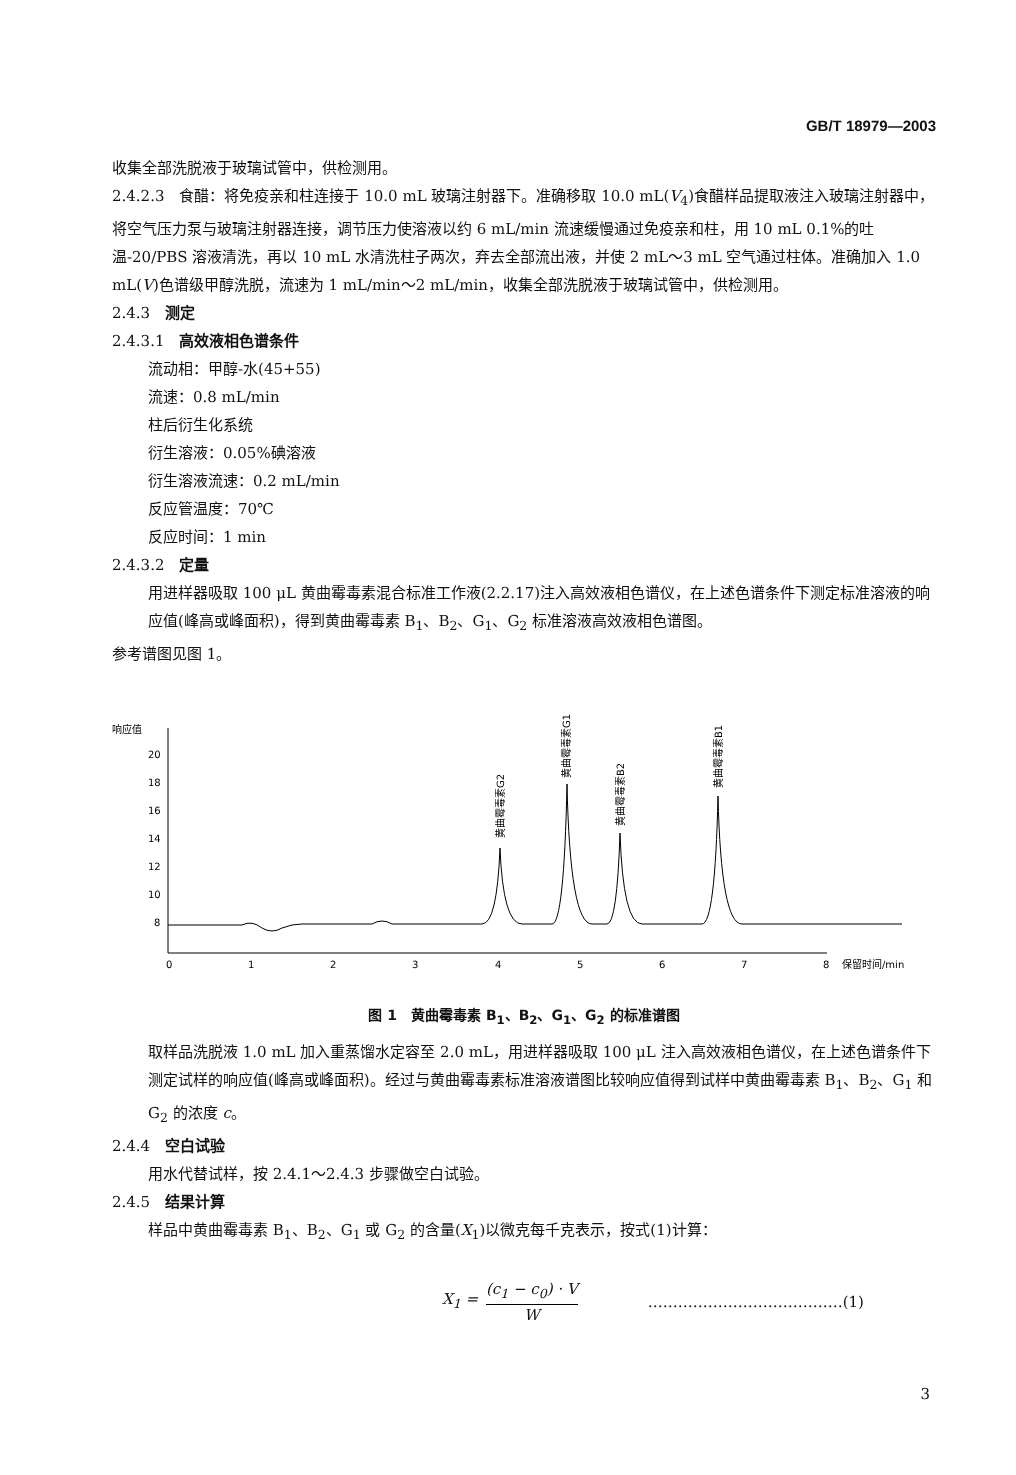GB/T 18979—2003
收集全部洗脱液于玻璃试管中，供检测用。
2.4.2.3　食醋：将免疫亲和柱连接于 10.0 mL 玻璃注射器下。准确移取 10.0 mL(V<sub>4</sub>)食醋样品提取液注入玻璃注射器中，将空气压力泵与玻璃注射器连接，调节压力使溶液以约 6 mL/min 流速缓慢通过免疫亲和柱，用 10 mL 0.1%的吐温-20/PBS 溶液清洗，再以 10 mL 水清洗柱子两次，弃去全部流出液，并使 2 mL～3 mL 空气通过柱体。准确加入 1.0 mL(V)色谱级甲醇洗脱，流速为 1 mL/min～2 mL/min，收集全部洗脱液于玻璃试管中，供检测用。
2.4.3　测定
2.4.3.1　高效液相色谱条件
流动相：甲醇-水(45+55)
流速：0.8 mL/min
柱后衍生化系统
衍生溶液：0.05%碘溶液
衍生溶液流速：0.2 mL/min
反应管温度：70℃
反应时间：1 min
2.4.3.2　定量
用进样器吸取 100 μL 黄曲霉毒素混合标准工作液(2.2.17)注入高效液相色谱仪，在上述色谱条件下测定标准溶液的响应值(峰高或峰面积)，得到黄曲霉毒素 B<sub>1</sub>、B<sub>2</sub>、G<sub>1</sub>、G<sub>2</sub> 标准溶液高效液相色谱图。
参考谱图见图 1。
响应值
20
18
16
14
12
10
8
0
1
2
3
4
5
6
7
8
保留时间/min
黄曲霉毒素G2
黄曲霉毒素G1
黄曲霉毒素B2
黄曲霉毒素B1
图 1　黄曲霉毒素 B<sub>1</sub>、B<sub>2</sub>、G<sub>1</sub>、G<sub>2</sub> 的标准谱图
取样品洗脱液 1.0 mL 加入重蒸馏水定容至 2.0 mL，用进样器吸取 100 μL 注入高效液相色谱仪，在上述色谱条件下测定试样的响应值(峰高或峰面积)。经过与黄曲霉毒素标准溶液谱图比较响应值得到试样中黄曲霉毒素 B<sub>1</sub>、B<sub>2</sub>、G<sub>1</sub> 和 G<sub>2</sub> 的浓度 c。
2.4.4　空白试验
用水代替试样，按 2.4.1～2.4.3 步骤做空白试验。
2.4.5　结果计算
样品中黄曲霉毒素 B<sub>1</sub>、B<sub>2</sub>、G<sub>1</sub> 或 G<sub>2</sub> 的含量(X<sub>1</sub>)以微克每千克表示，按式(1)计算：
X<sub>1</sub> = (c<sub>1</sub> − c<sub>0</sub>) · V W
…………………………………(1)
3